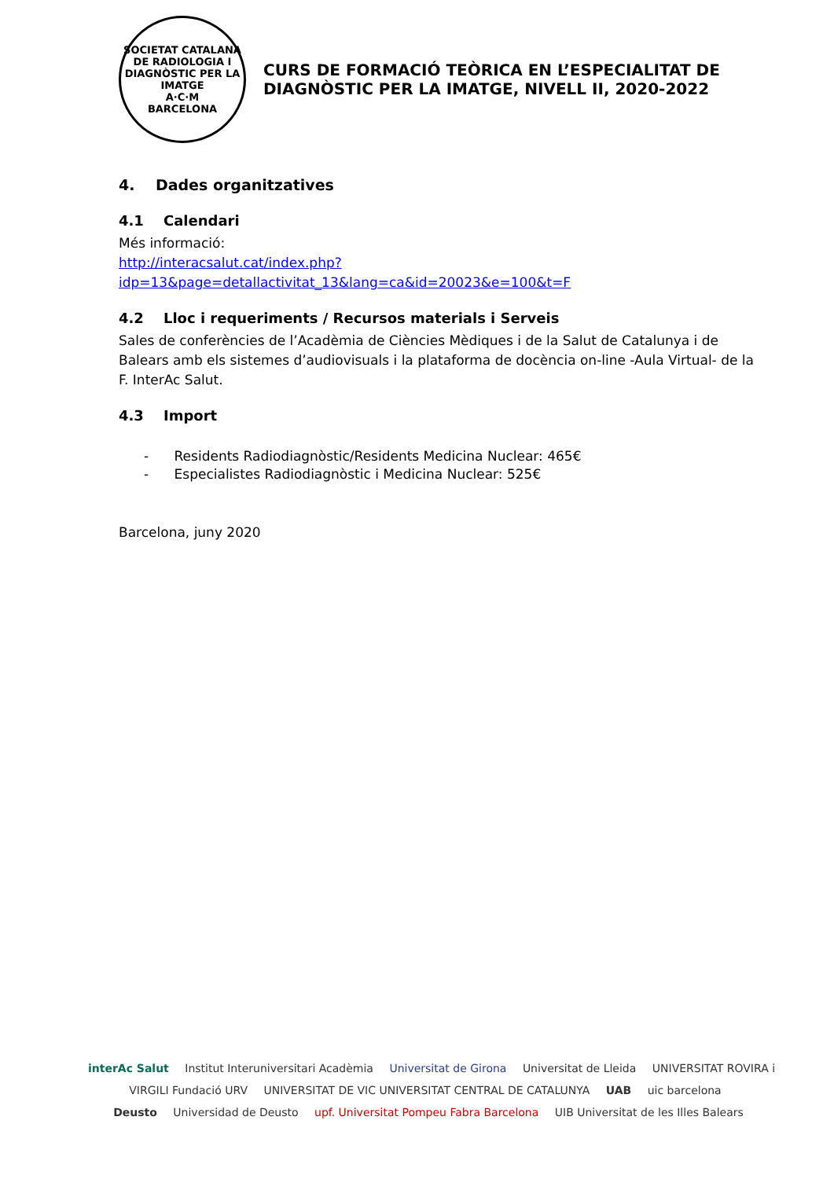SOCIETAT CATALANA DE RADIOLOGIA I DIAGNÒSTIC PER LA IMATGE
A·C·M
BARCELONA
CURS DE FORMACIÓ TEÒRICA EN L’ESPECIALITAT DE DIAGNÒSTIC PER LA IMATGE, NIVELL II, 2020-2022
4. Dades organitzatives
4.1 Calendari
Més informació:
http://interacsalut.cat/index.php?idp=13&page=detallactivitat_13&lang=ca&id=20023&e=100&t=F
4.2 Lloc i requeriments / Recursos materials i Serveis
Sales de conferències de l’Acadèmia de Ciències Mèdiques i de la Salut de Catalunya i de Balears amb els sistemes d’audiovisuals i la plataforma de docència on-line -Aula Virtual- de la F. InterAc Salut.
4.3 Import
- Residents Radiodiagnòstic/Residents Medicina Nuclear: 465€
- Especialistes Radiodiagnòstic i Medicina Nuclear: 525€
Barcelona, juny 2020
interAc Salut Institut Interuniversitari Acadèmia Universitat de Girona Universitat de Lleida UNIVERSITAT ROVIRA i VIRGILI Fundació URV UNIVERSITAT DE VIC UNIVERSITAT CENTRAL DE CATALUNYA UAB uic barcelona
Deusto Universidad de Deusto upf. Universitat Pompeu Fabra Barcelona UIB Universitat de les Illes Balears